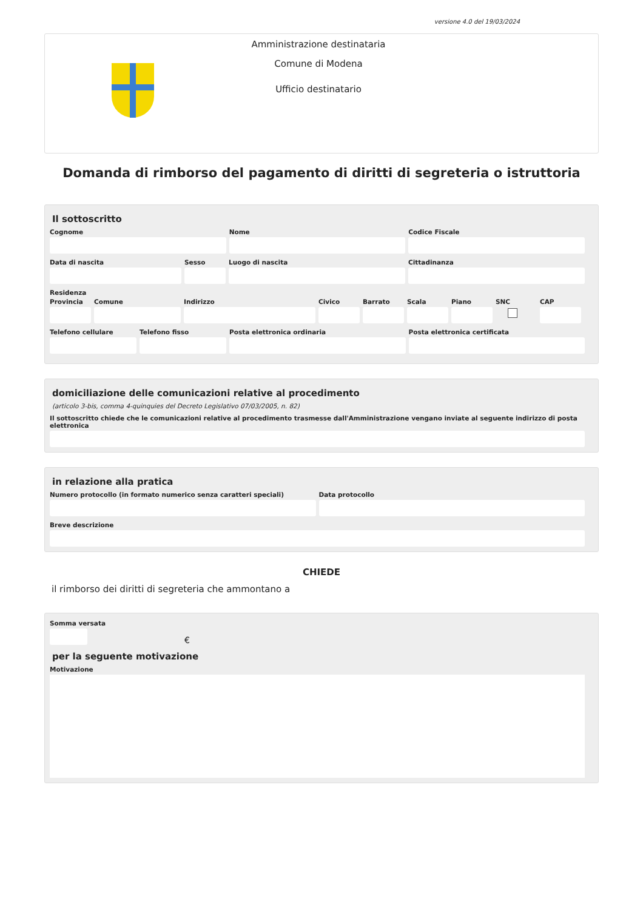versione 4.0 del 19/03/2024
Amministrazione destinataria
Comune di Modena
Ufficio destinatario
Domanda di rimborso del pagamento di diritti di segreteria o istruttoria
Il sottoscritto
Cognome Nome Codice Fiscale
Data di nascita Sesso Luogo di nascita Cittadinanza
Residenza
Provincia
Comune Indirizzo Civico Barrato Scala Piano SNC CAP
Telefono cellulare
Telefono fisso Posta elettronica ordinaria Posta elettronica certificata
domiciliazione delle comunicazioni relative al procedimento
(articolo 3-bis, comma 4-quinquies del Decreto Legislativo 07/03/2005, n. 82)
Il sottoscritto chiede che le comunicazioni relative al procedimento trasmesse dall'Amministrazione vengano inviate al seguente indirizzo di posta elettronica
in relazione alla pratica
Numero protocollo (in formato numerico senza caratteri speciali)
Data protocollo
Breve descrizione
CHIEDE
il rimborso dei diritti di segreteria che ammontano a
Somma versata
€
per la seguente motivazione
Motivazione